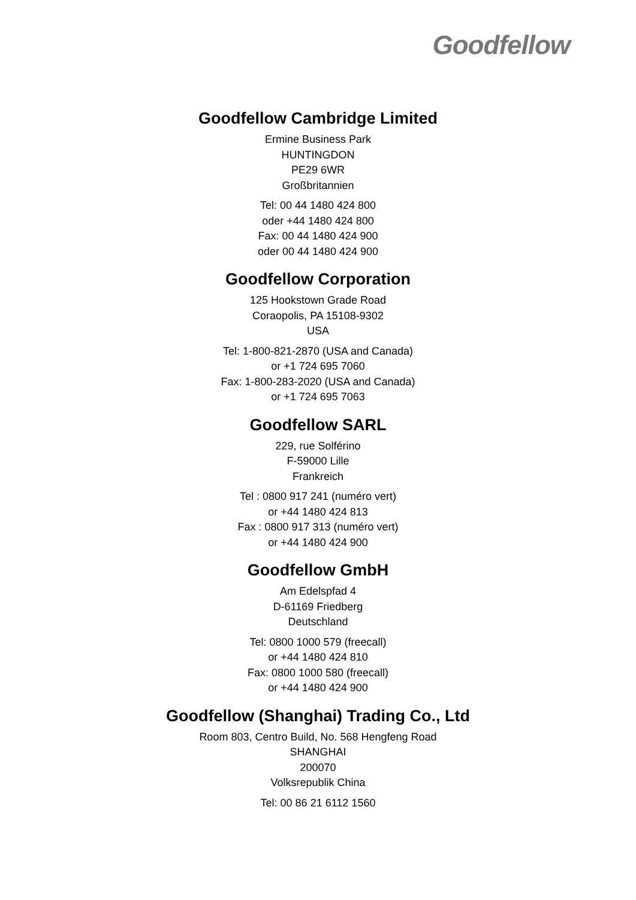Goodfellow
Goodfellow Cambridge Limited
Ermine Business Park
HUNTINGDON
PE29 6WR
Großbritannien
Tel: 00 44 1480 424 800
oder +44 1480 424 800
Fax: 00 44 1480 424 900
oder 00 44 1480 424 900
Goodfellow Corporation
125 Hookstown Grade Road
Coraopolis, PA 15108-9302
USA
Tel: 1-800-821-2870 (USA and Canada)
or +1 724 695 7060
Fax: 1-800-283-2020 (USA and Canada)
or +1 724 695 7063
Goodfellow SARL
229, rue Solférino
F-59000 Lille
Frankreich
Tel : 0800 917 241 (numéro vert)
or +44 1480 424 813
Fax : 0800 917 313 (numéro vert)
or +44 1480 424 900
Goodfellow GmbH
Am Edelspfad 4
D-61169 Friedberg
Deutschland
Tel: 0800 1000 579 (freecall)
or +44 1480 424 810
Fax: 0800 1000 580 (freecall)
or +44 1480 424 900
Goodfellow (Shanghai) Trading Co., Ltd
Room 803, Centro Build, No. 568 Hengfeng Road
SHANGHAI
200070
Volksrepublik China
Tel: 00 86 21 6112 1560